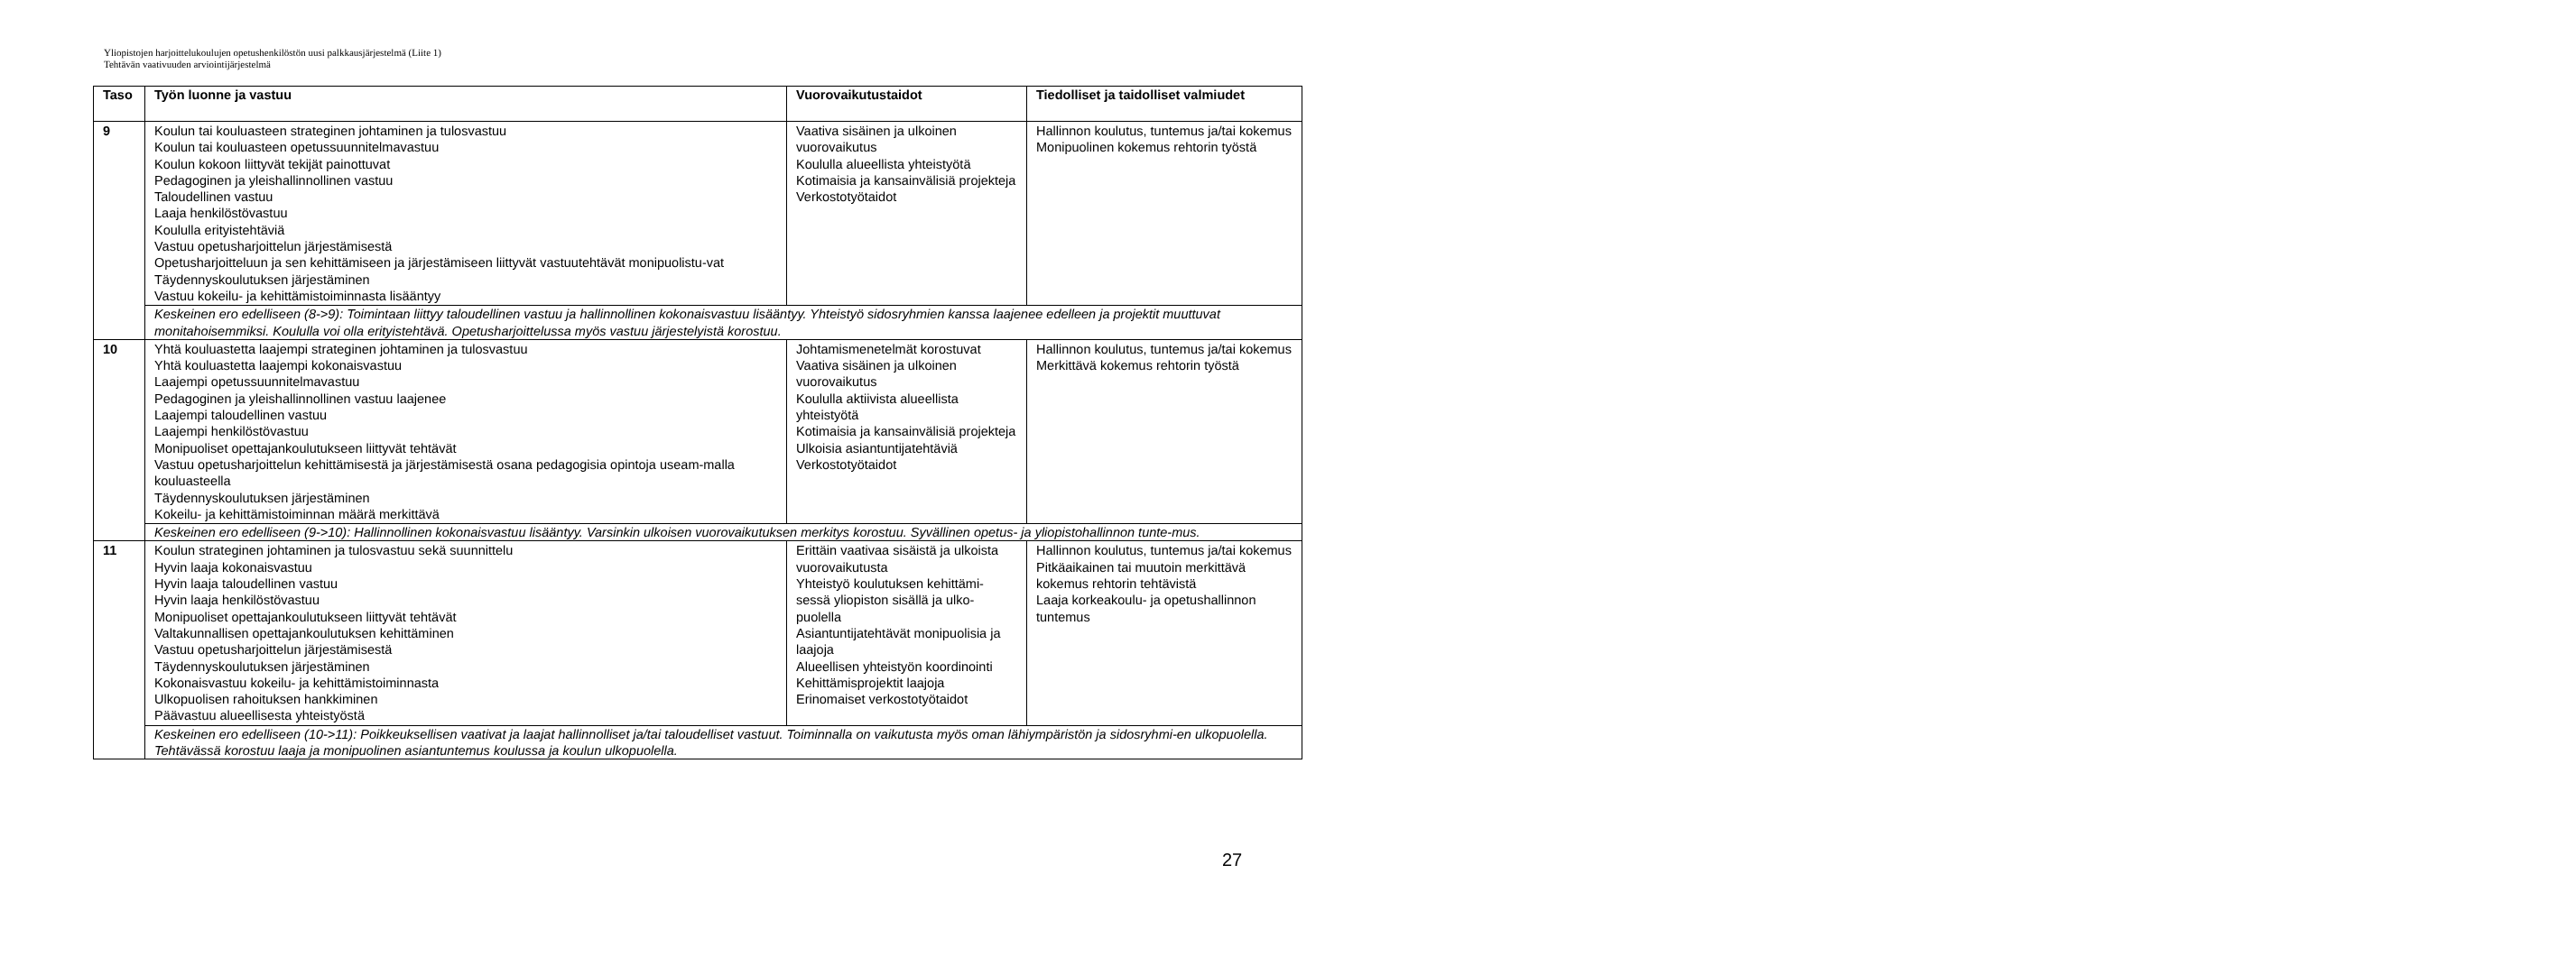Yliopistojen harjoittelukoulujen opetushenkilöstön uusi palkkausjärjestelmä (Liite 1)
Tehtävän vaativuuden arviointijärjestelmä
| Taso | Työn luonne ja vastuu | Vuorovaikutustaidot | Tiedolliset ja taidolliset valmiudet |
| --- | --- | --- | --- |
| 9 | Koulun tai kouluasteen strateginen johtaminen ja tulosvastuu Koulun tai kouluasteen opetussuunnitelmavastuu Koulun kokoon liittyvät tekijät painottuvat Pedagoginen ja yleishallinnollinen vastuu Taloudellinen vastuu Laaja henkilöstövastuu Koululla erityistehtäviä Vastuu opetusharjoittelun järjestämisestä Opetusharjoitteluun ja sen kehittämiseen ja järjestämiseen liittyvät vastuutehtävät monipuolistu-vat Täydennyskoulutuksen järjestäminen Vastuu kokeilu- ja kehittämistoiminnasta lisääntyy | Vaativa sisäinen ja ulkoinen vuorovaikutus Koululla alueellista yhteistyötä Kotimaisia ja kansainvälisiä projekteja Verkostotyötaidot | Hallinnon koulutus, tuntemus ja/tai kokemus Monipuolinen kokemus rehtorin työstä |
| | Keskeinen ero edelliseen (8->9): Toimintaan liittyy taloudellinen vastuu ja hallinnollinen kokonaisvastuu lisääntyy. Yhteistyö sidosryhmien kanssa laajenee edelleen ja projektit muuttuvat monitahoisemmiksi. Koululla voi olla erityistehtävä. Opetusharjoittelussa myös vastuu järjestelyistä korostuu. | | |
| 10 | Yhtä kouluastetta laajempi strateginen johtaminen ja tulosvastuu Yhtä kouluastetta laajempi kokonaisvastuu Laajempi opetussuunnitelmavastuu Pedagoginen ja yleishallinnollinen vastuu laajenee Laajempi taloudellinen vastuu Laajempi henkilöstövastuu Monipuoliset opettajankoulutukseen liittyvät tehtävät Vastuu opetusharjoittelun kehittämisestä ja järjestämisestä osana pedagogisia opintoja useam-malla kouluasteella Täydennyskoulutuksen järjestäminen Kokeilu- ja kehittämistoiminnan määrä merkittävä | Johtamismenetelmät korostuvat Vaativa sisäinen ja ulkoinen vuorovaikutus Koululla aktiivista alueellista yhteistyötä Kotimaisia ja kansainvälisiä projekteja Ulkoisia asiantuntijatehtäviä Verkostotyötaidot | Hallinnon koulutus, tuntemus ja/tai kokemus Merkittävä kokemus rehtorin työstä |
| | Keskeinen ero edelliseen (9->10): Hallinnollinen kokonaisvastuu lisääntyy. Varsinkin ulkoisen vuorovaikutuksen merkitys korostuu. Syvällinen opetus- ja yliopistohallinnon tunte-mus. | | |
| 11 | Koulun strateginen johtaminen ja tulosvastuu sekä suunnittelu Hyvin laaja kokonaisvastuu Hyvin laaja taloudellinen vastuu Hyvin laaja henkilöstövastuu Monipuoliset opettajankoulutukseen liittyvät tehtävät Valtakunnallisen opettajankoulutuksen kehittäminen Vastuu opetusharjoittelun järjestämisestä Täydennyskoulutuksen järjestäminen Kokonaisvastuu kokeilu- ja kehittämistoiminnasta Ulkopuolisen rahoituksen hankkiminen Päävastuu alueellisesta yhteistyöstä | Erittäin vaativaa sisäistä ja ulkoista vuorovaikutusta Yhteistyö koulutuksen kehittämi-sessä yliopiston sisällä ja ulko-puolella Asiantuntijatehtävät monipuolisia ja laajoja Alueellisen yhteistyön koordinointi Kehittämisprojektit laajoja Erinomaiset verkostotyötaidot | Hallinnon koulutus, tuntemus ja/tai kokemus Pitkäaikainen tai muutoin merkittävä kokemus rehtorin tehtävistä Laaja korkeakoulu- ja opetushallinnon tuntemus |
| | Keskeinen ero edelliseen (10->11): Poikkeuksellisen vaativat ja laajat hallinnolliset ja/tai taloudelliset vastuut. Toiminnalla on vaikutusta myös oman lähiympäristön ja sidosryhmi-en ulkopuolella. Tehtävässä korostuu laaja ja monipuolinen asiantuntemus koulussa ja koulun ulkopuolella. | | |
27